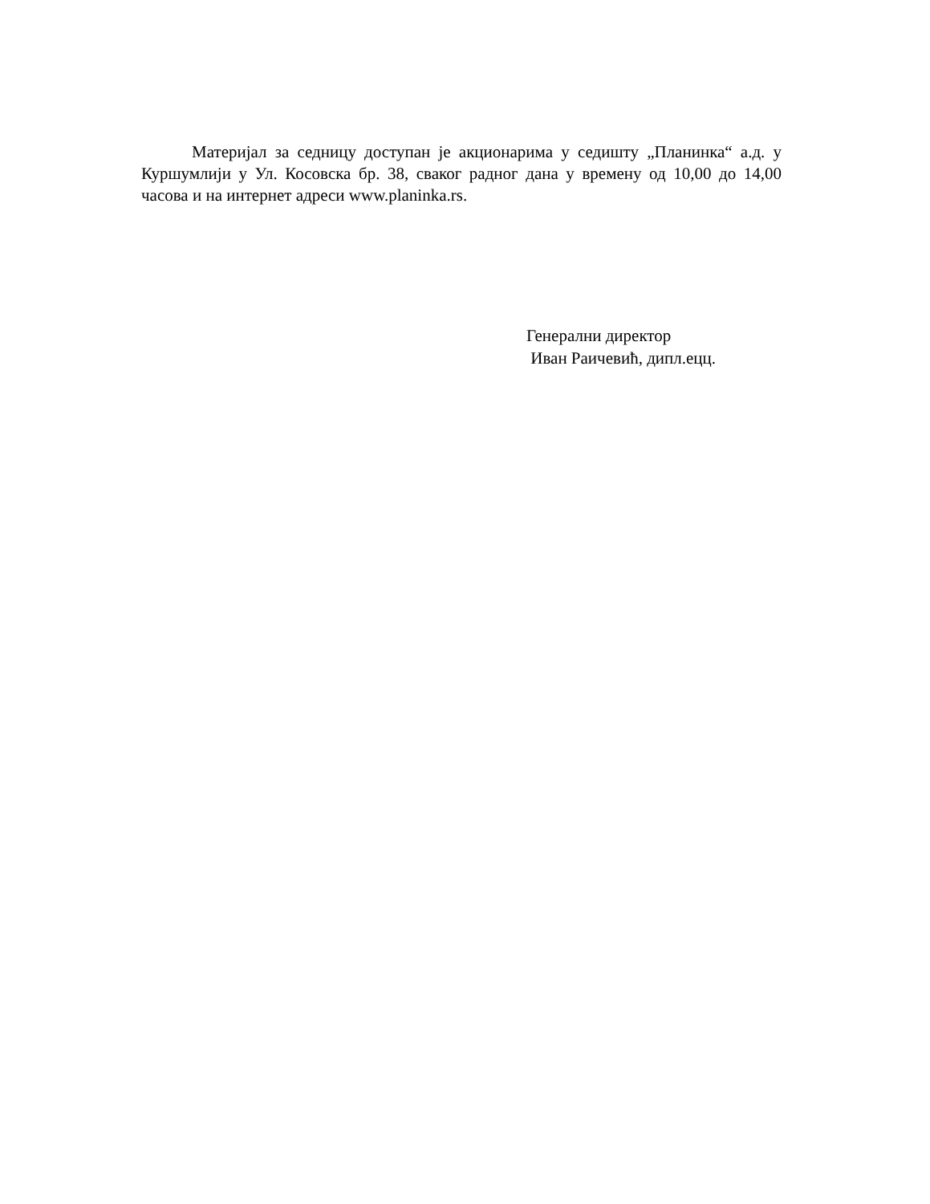Материјал за седницу доступан је акционарима у седишту „Планинка“ а.д. у Куршумлији у Ул. Косовска бр. 38, сваког радног дана у времену од 10,00 до 14,00 часова и на интернет адреси www.planinka.rs.
Генерални директор
Иван Раичевић, дипл.ецц.